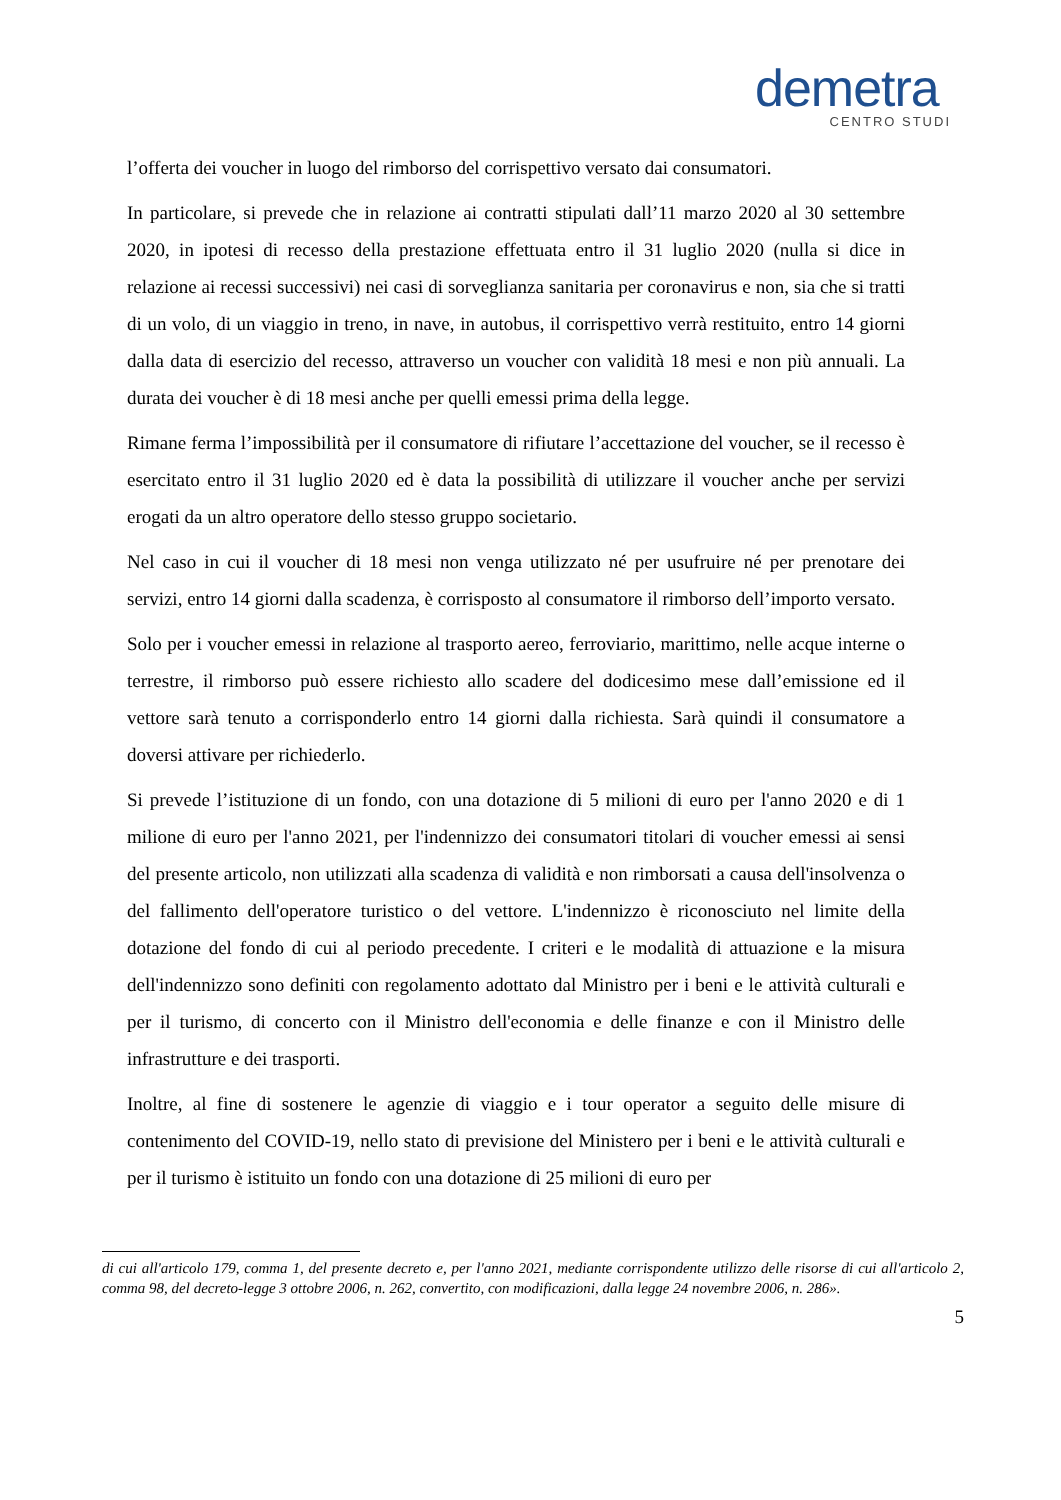demetra
CENTRO STUDI
l’offerta dei voucher in luogo del rimborso del corrispettivo versato dai consumatori.
In particolare, si prevede che in relazione ai contratti stipulati dall’11 marzo 2020 al 30 settembre 2020, in ipotesi di recesso della prestazione effettuata entro il 31 luglio 2020 (nulla si dice in relazione ai recessi successivi) nei casi di sorveglianza sanitaria per coronavirus e non, sia che si tratti di un volo, di un viaggio in treno, in nave, in autobus, il corrispettivo verrà restituito, entro 14 giorni dalla data di esercizio del recesso, attraverso un voucher con validità 18 mesi e non più annuali. La durata dei voucher è di 18 mesi anche per quelli emessi prima della legge.
Rimane ferma l’impossibilità per il consumatore di rifiutare l’accettazione del voucher, se il recesso è esercitato entro il 31 luglio 2020 ed è data la possibilità di utilizzare il voucher anche per servizi erogati da un altro operatore dello stesso gruppo societario.
Nel caso in cui il voucher di 18 mesi non venga utilizzato né per usufruire né per prenotare dei servizi, entro 14 giorni dalla scadenza, è corrisposto al consumatore il rimborso dell’importo versato.
Solo per i voucher emessi in relazione al trasporto aereo, ferroviario, marittimo, nelle acque interne o terrestre, il rimborso può essere richiesto allo scadere del dodicesimo mese dall’emissione ed il vettore sarà tenuto a corrisponderlo entro 14 giorni dalla richiesta. Sarà quindi il consumatore a doversi attivare per richiederlo.
Si prevede l’istituzione di un fondo, con una dotazione di 5 milioni di euro per l'anno 2020 e di 1 milione di euro per l'anno 2021, per l'indennizzo dei consumatori titolari di voucher emessi ai sensi del presente articolo, non utilizzati alla scadenza di validità e non rimborsati a causa dell'insolvenza o del fallimento dell'operatore turistico o del vettore. L'indennizzo è riconosciuto nel limite della dotazione del fondo di cui al periodo precedente. I criteri e le modalità di attuazione e la misura dell'indennizzo sono definiti con regolamento adottato dal Ministro per i beni e le attività culturali e per il turismo, di concerto con il Ministro dell'economia e delle finanze e con il Ministro delle infrastrutture e dei trasporti.
Inoltre, al fine di sostenere le agenzie di viaggio e i tour operator a seguito delle misure di contenimento del COVID-19, nello stato di previsione del Ministero per i beni e le attività culturali e per il turismo è istituito un fondo con una dotazione di 25 milioni di euro per
di cui all'articolo 179, comma 1, del presente decreto e, per l'anno 2021, mediante corrispondente utilizzo delle risorse di cui all'articolo 2, comma 98, del decreto-legge 3 ottobre 2006, n. 262, convertito, con modificazioni, dalla legge 24 novembre 2006, n. 286».
5